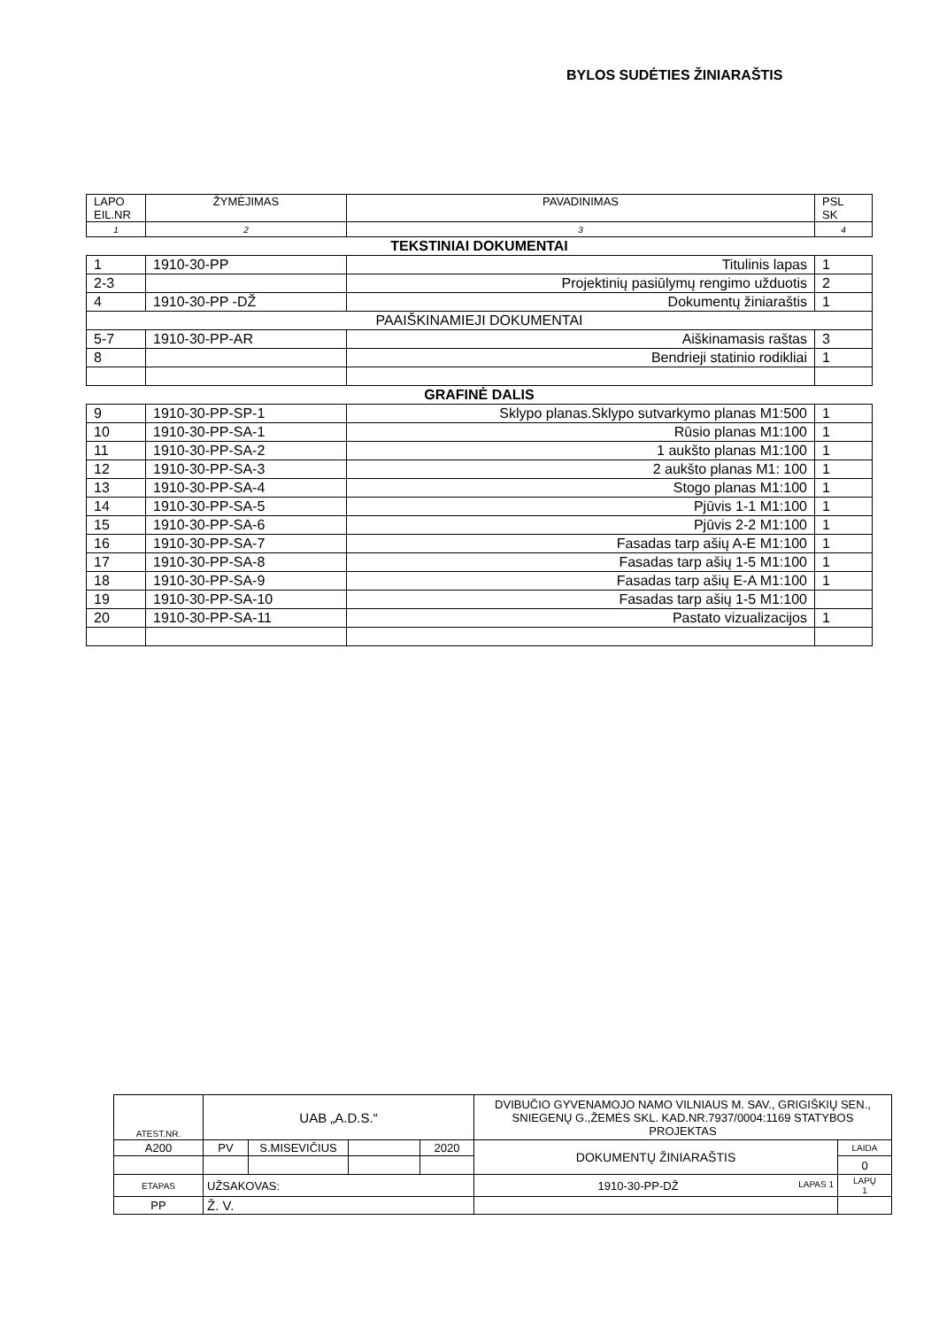BYLOS SUDĖTIES ŽINIARAŠTIS
| LAPO EIL.NR | ŽYMĖJIMAS | PAVADINIMAS | PSL SK |
| 1 | 2 | 3 | 4 |
| TEKSTINIAI DOKUMENTAI | | | |
| 1 | 1910-30-PP | Titulinis lapas | 1 |
| 2-3 | | Projektinių pasiūlymų rengimo užduotis | 2 |
| 4 | 1910-30-PP -DŽ | Dokumentų žiniaraštis | 1 |
| PAAIŠKINAMIEJI DOKUMENTAI | | | |
| 5-7 | 1910-30-PP-AR | Aiškinamasis raštas | 3 |
| 8 | | Bendrieji statinio rodikliai | 1 |
| GRAFINĖ DALIS | | | |
| 9 | 1910-30-PP-SP-1 | Sklypo planas.Sklypo sutvarkymo planas M1:500 | 1 |
| 10 | 1910-30-PP-SA-1 | Rūsio planas M1:100 | 1 |
| 11 | 1910-30-PP-SA-2 | 1 aukšto planas M1:100 | 1 |
| 12 | 1910-30-PP-SA-3 | 2 aukšto planas M1: 100 | 1 |
| 13 | 1910-30-PP-SA-4 | Stogo planas M1:100 | 1 |
| 14 | 1910-30-PP-SA-5 | Pjūvis 1-1 M1:100 | 1 |
| 15 | 1910-30-PP-SA-6 | Pjūvis 2-2 M1:100 | 1 |
| 16 | 1910-30-PP-SA-7 | Fasadas tarp ašių A-E M1:100 | 1 |
| 17 | 1910-30-PP-SA-8 | Fasadas tarp ašių 1-5 M1:100 | 1 |
| 18 | 1910-30-PP-SA-9 | Fasadas tarp ašių E-A M1:100 | 1 |
| 19 | 1910-30-PP-SA-10 | Fasadas tarp ašių 1-5 M1:100 | |
| 20 | 1910-30-PP-SA-11 | Pastato vizualizacijos | 1 |
| ATEST.NR. | UAB „A.D.S.“ | | | | DVIBUČIO GYVENAMOJO NAMO VILNIAUS M. SAV., GRIGIŠKIŲ SEN., SNIEGENŲ G.,ŽEMĖS SKL. KAD.NR.7937/0004:1169 STATYBOS PROJEKTAS | |
| A200 | PV | S.MISEVIČIUS | | 2020 | DOKUMENTŲ ŽINIARAŠTIS | LAIDA |
| | | | | | | 0 |
| ETAPAS | UŽSAKOVAS: | | | | 1910-30-PP-DŽ LAPAS 1 | LAPŲ 1 |
| PP | Ž. V. | | | | | |